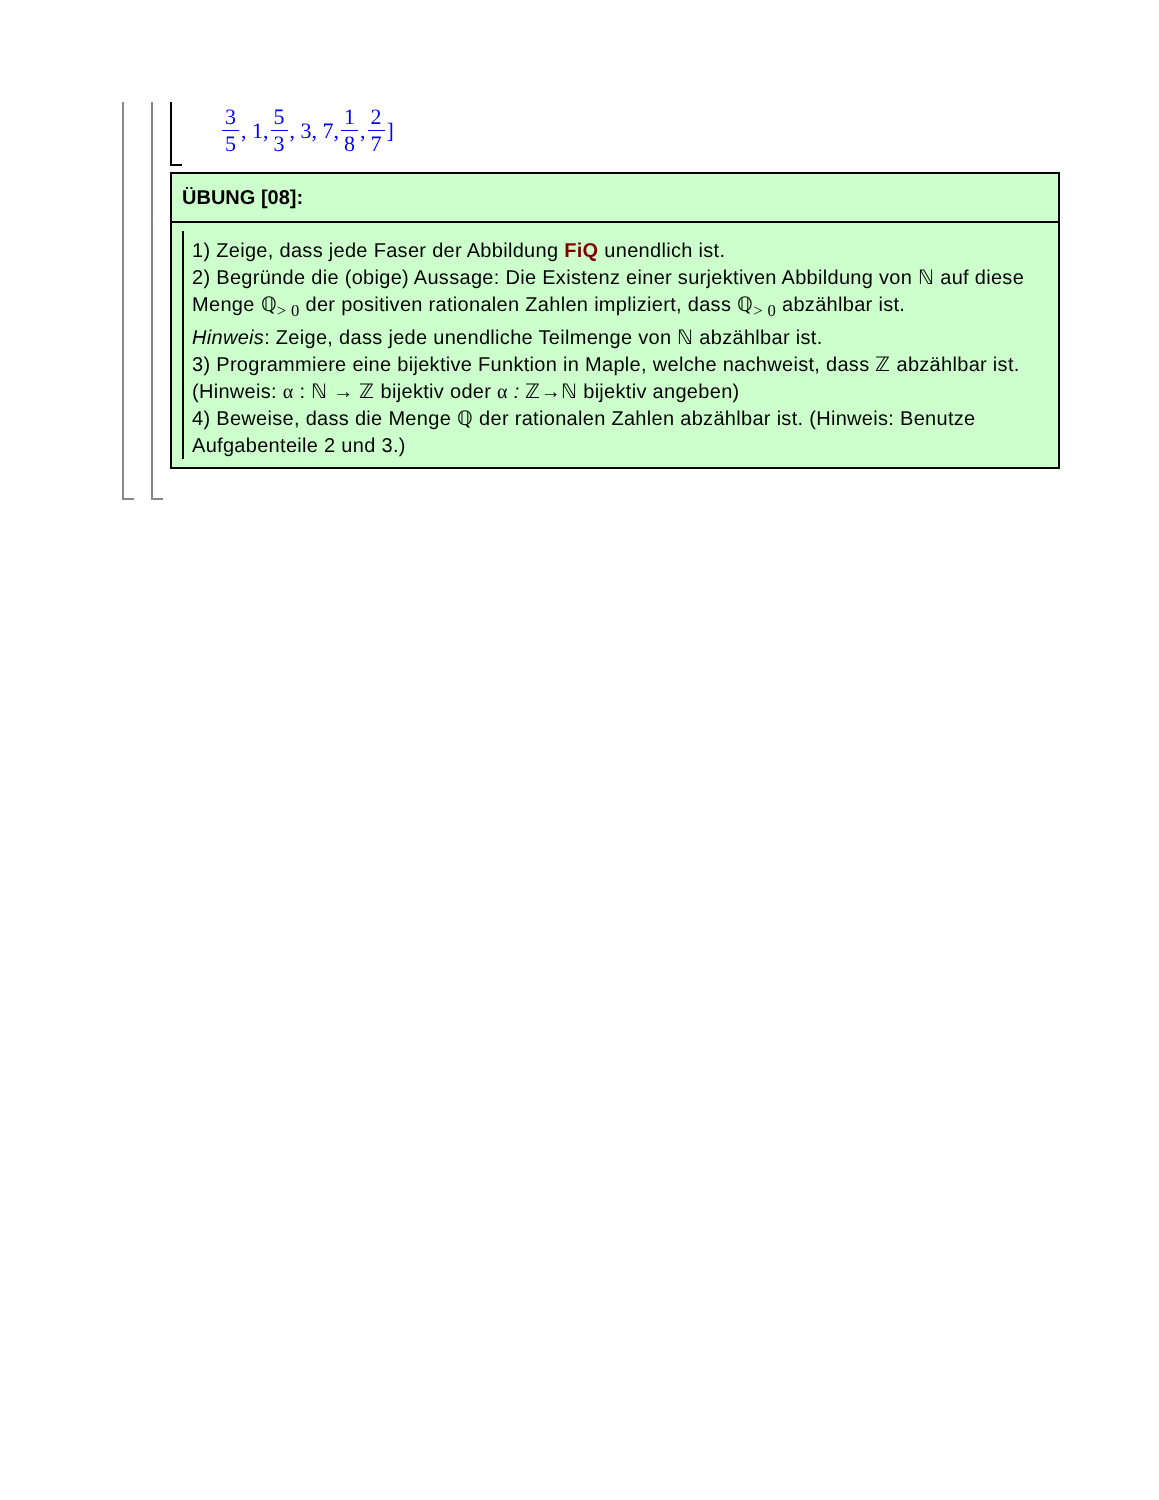3 5, 1, 5 3, 3, 7, 1 8, 2 7 ]
ÜBUNG [08]:
1) Zeige, dass jede Faser der Abbildung FiQ unendlich ist.
2) Begründe die (obige) Aussage: Die Existenz einer surjektiven Abbildung von ℕ auf diese Menge ℚ<sub>> 0</sub> der positiven rationalen Zahlen impliziert, dass ℚ<sub>> 0</sub> abzählbar ist.
Hinweis: Zeige, dass jede unendliche Teilmenge von ℕ abzählbar ist.
3) Programmiere eine bijektive Funktion in Maple, welche nachweist, dass ℤ abzählbar ist. (Hinweis: α : ℕ → ℤ bijektiv oder α : ℤ→ℕ bijektiv angeben)
4) Beweise, dass die Menge ℚ der rationalen Zahlen abzählbar ist. (Hinweis: Benutze Aufgabenteile 2 und 3.)